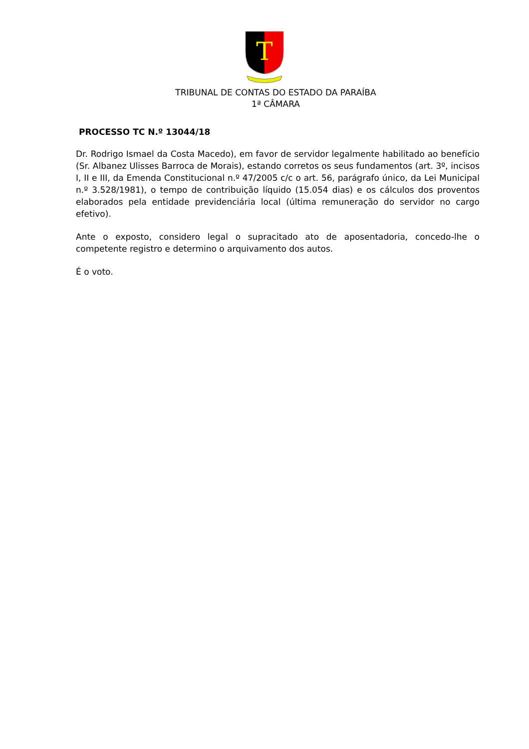T
TRIBUNAL DE CONTAS DO ESTADO DA PARAÍBA
1ª CÂMARA
PROCESSO TC N.º 13044/18
Dr. Rodrigo Ismael da Costa Macedo), em favor de servidor legalmente habilitado ao benefício (Sr. Albanez Ulisses Barroca de Morais), estando corretos os seus fundamentos (art. 3º, incisos I, II e III, da Emenda Constitucional n.º 47/2005 c/c o art. 56, parágrafo único, da Lei Municipal n.º 3.528/1981), o tempo de contribuição líquido (15.054 dias) e os cálculos dos proventos elaborados pela entidade previdenciária local (última remuneração do servidor no cargo efetivo).
Ante o exposto, considero legal o supracitado ato de aposentadoria, concedo-lhe o competente registro e determino o arquivamento dos autos.
É o voto.